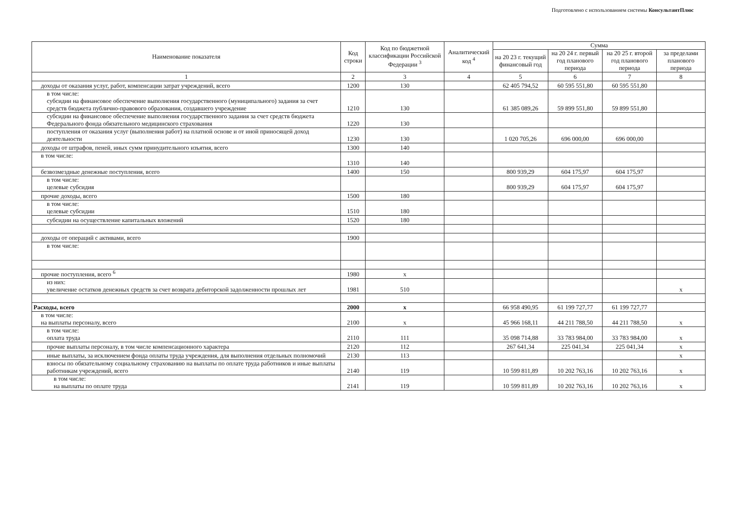Подготовлено с использованием системы КонсультантПлюс
| Наименование показателя | Код строки | Код по бюджетной классификации Российской Федерации <sup>3</sup> | Аналитический код <sup>4</sup> | Сумма | | | |
| --- | --- | --- | --- | --- | --- | --- | --- |
| | | | | на 20 23 г. текущий финансовый год | на 20 24 г. первый год планового периода | на 20 25 г. второй год планового периода | за пределами планового периода |
| 1 | 2 | 3 | 4 | 5 | 6 | 7 | 8 |
| доходы от оказания услуг, работ, компенсации затрат учреждений, всего | 1200 | 130 | | 62 405 794,52 | 60 595 551,80 | 60 595 551,80 | |
| в том числе: субсидии на финансовое обеспечение выполнения государственного (муниципального) задания за счет средств бюджета публично-правового образования, создавшего учреждение | 1210 | 130 | | 61 385 089,26 | 59 899 551,80 | 59 899 551,80 | |
| субсидии на финансовое обеспечение выполнения государственного задания за счет средств бюджета Федерального фонда обязательного медицинского страхования | 1220 | 130 | | | | | |
| поступления от оказания услуг (выполнения работ) на платной основе и от иной приносящей доход деятельности | 1230 | 130 | | 1 020 705,26 | 696 000,00 | 696 000,00 | |
| доходы от штрафов, пеней, иных сумм принудительного изъятия, всего | 1300 | 140 | | | | | |
| в том числе: | 1310 | 140 | | | | | |
| безвозмездные денежные поступления, всего | 1400 | 150 | | 800 939,29 | 604 175,97 | 604 175,97 | |
| в том числе: целевые субсидия | | | | 800 939,29 | 604 175,97 | 604 175,97 | |
| прочие доходы, всего | 1500 | 180 | | | | | |
| в том числе: целевые субсидии | 1510 | 180 | | | | | |
| субсидии на осуществление капитальных вложений | 1520 | 180 | | | | | |
| доходы от операций с активами, всего | 1900 | | | | | | |
| в том числе: | | | | | | | |
| прочие поступления, всего <sup>6</sup> | 1980 | x | | | | | |
| из них: увеличение остатков денежных средств за счет возврата дебиторской задолженности прошлых лет | 1981 | 510 | | | | | x |
| Расходы, всего | 2000 | x | | 66 958 490,95 | 61 199 727,77 | 61 199 727,77 | |
| в том числе: на выплаты персоналу, всего | 2100 | x | | 45 966 168,11 | 44 211 788,50 | 44 211 788,50 | x |
| в том числе: оплата труда | 2110 | 111 | | 35 098 714,88 | 33 783 984,00 | 33 783 984,00 | x |
| прочие выплаты персоналу, в том числе компенсационного характера | 2120 | 112 | | 267 641,34 | 225 041,34 | 225 041,34 | x |
| иные выплаты, за исключением фонда оплаты труда учреждения, для выполнения отдельных полномочий | 2130 | 113 | | | | | x |
| взносы по обязательному социальному страхованию на выплаты по оплате труда работников и иные выплаты работникам учреждений, всего | 2140 | 119 | | 10 599 811,89 | 10 202 763,16 | 10 202 763,16 | x |
| в том числе: на выплаты по оплате труда | 2141 | 119 | | 10 599 811,89 | 10 202 763,16 | 10 202 763,16 | x |